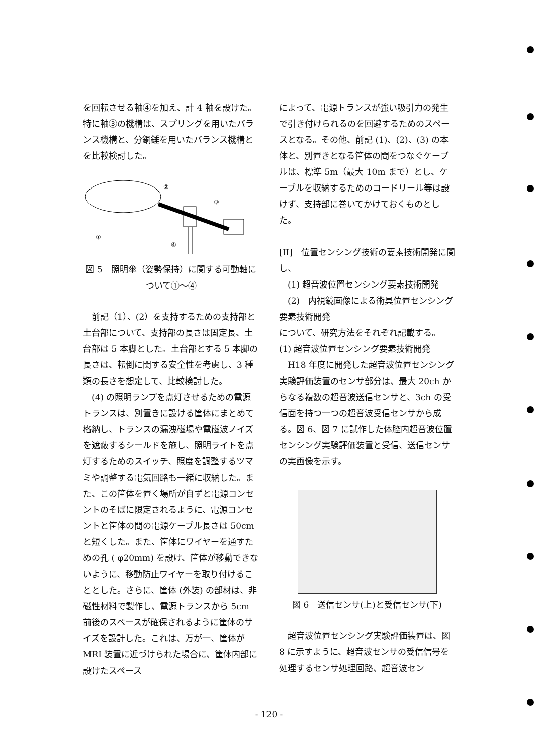を回転させる軸④を加え、計 4 軸を設けた。特に軸③の機構は、スプリングを用いたバランス機構と、分銅錘を用いたバランス機構とを比較検討した。
①
②
③
④
図 5　照明傘（姿勢保持）に関する可動軸について①〜④
　前記（1）、(2）を支持するための支持部と土台部について、支持部の長さは固定長、土台部は 5 本脚とした。土台部とする 5 本脚の長さは、転倒に関する安全性を考慮し、3 種類の長さを想定して、比較検討した。
　(4) の照明ランプを点灯させるための電源トランスは、別置きに設ける筐体にまとめて格納し、トランスの漏洩磁場や電磁波ノイズを遮蔽するシールドを施し、照明ライトを点灯するためのスイッチ、照度を調整するツマミや調整する電気回路も一緒に収納した。また、この筐体を置く場所が自ずと電源コンセントのそばに限定されるように、電源コンセントと筐体の間の電源ケーブル長さは 50cm と短くした。また、筐体にワイヤーを通すための孔 ( φ20mm) を設け、筐体が移動できないように、移動防止ワイヤーを取り付けることとした。さらに、筐体 (外装) の部材は、非磁性材料で製作し、電源トランスから 5cm 前後のスペースが確保されるように筐体のサイズを設計した。これは、万が一、筐体が MRI 装置に近づけられた場合に、筐体内部に設けたスペース
によって、電源トランスが強い吸引力の発生で引き付けられるのを回避するためのスペースとなる。その他、前記 (1)、(2)、(3) の本体と、別置きとなる筐体の間をつなぐケーブルは、標準 5m（最大 10m まで）とし、ケーブルを収納するためのコードリール等は設けず、支持部に巻いてかけておくものとした。
[II]　位置センシング技術の要素技術開発に関し、
　(1) 超音波位置センシング要素技術開発
　(2)　内視鏡画像による術具位置センシング要素技術開発
について、研究方法をそれぞれ記載する。
(1) 超音波位置センシング要素技術開発
　H18 年度に開発した超音波位置センシング実験評価装置のセンサ部分は、最大 20ch からなる複数の超音波送信センサと、3ch の受信面を持つ一つの超音波受信センサから成る。図 6、図 7 に試作した体腔内超音波位置センシング実験評価装置と受信、送信センサの実画像を示す。
図 6　送信センサ(上)と受信センサ(下)
　超音波位置センシング実験評価装置は、図 8 に示すように、超音波センサの受信信号を処理するセンサ処理回路、超音波セン
- 120 -